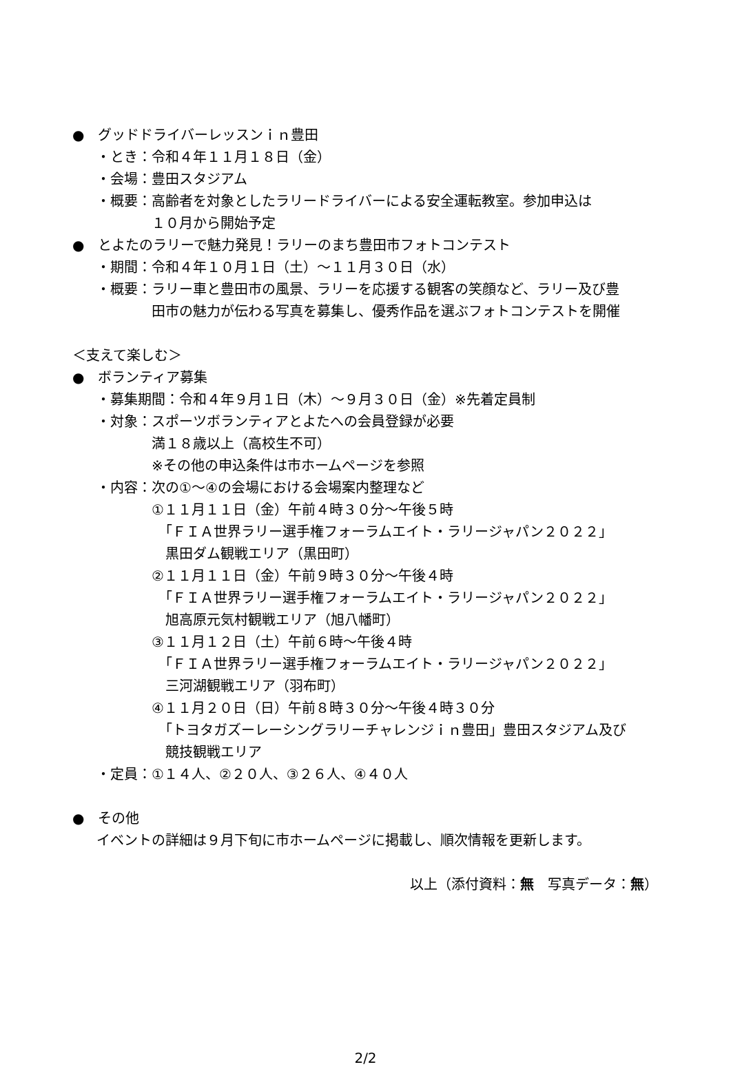●　グッドドライバーレッスンｉｎ豊田
・とき：令和４年１１月１８日（金）
・会場：豊田スタジアム
・概要：高齢者を対象としたラリードライバーによる安全運転教室。参加申込は
１０月から開始予定
●　とよたのラリーで魅力発見！ラリーのまち豊田市フォトコンテスト
・期間：令和４年１０月１日（土）～１１月３０日（水）
・概要：ラリー車と豊田市の風景、ラリーを応援する観客の笑顔など、ラリー及び豊
田市の魅力が伝わる写真を募集し、優秀作品を選ぶフォトコンテストを開催
＜支えて楽しむ＞
●　ボランティア募集
・募集期間：令和４年９月１日（木）～９月３０日（金）※先着定員制
・対象：スポーツボランティアとよたへの会員登録が必要
満１８歳以上（高校生不可）
※その他の申込条件は市ホームページを参照
・内容：次の①～④の会場における会場案内整理など
①１１月１１日（金）午前４時３０分～午後５時
　「ＦＩＡ世界ラリー選手権フォーラムエイト・ラリージャパン２０２２」
黒田ダム観戦エリア（黒田町）
②１１月１１日（金）午前９時３０分～午後４時
　「ＦＩＡ世界ラリー選手権フォーラムエイト・ラリージャパン２０２２」
旭高原元気村観戦エリア（旭八幡町）
③１１月１２日（土）午前６時～午後４時
　「ＦＩＡ世界ラリー選手権フォーラムエイト・ラリージャパン２０２２」
三河湖観戦エリア（羽布町）
④１１月２０日（日）午前８時３０分～午後４時３０分
　「トヨタガズーレーシングラリーチャレンジｉｎ豊田」豊田スタジアム及び
競技観戦エリア
・定員：①１４人、②２０人、③２６人、④４０人
●　その他
イベントの詳細は９月下旬に市ホームページに掲載し、順次情報を更新します。
以上（添付資料：無　写真データ：無）
2/2